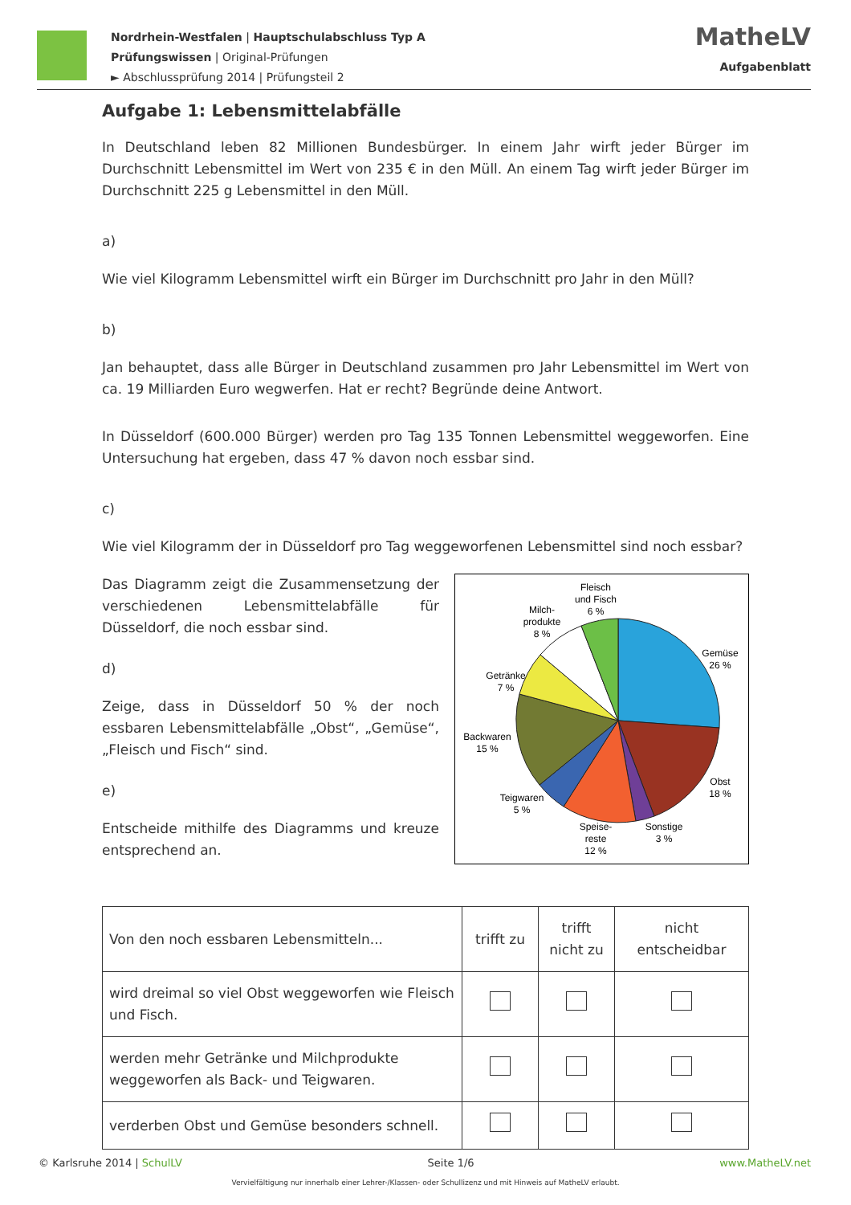Nordrhein-Westfalen | Hauptschulabschluss Typ A
Prüfungswissen | Original-Prüfungen
► Abschlussprüfung 2014 | Prüfungsteil 2
MatheLV
Aufgabenblatt
Aufgabe 1: Lebensmittelabfälle
In Deutschland leben 82 Millionen Bundesbürger. In einem Jahr wirft jeder Bürger im Durchschnitt Lebensmittel im Wert von 235 € in den Müll. An einem Tag wirft jeder Bürger im Durchschnitt 225 g Lebensmittel in den Müll.
a)
Wie viel Kilogramm Lebensmittel wirft ein Bürger im Durchschnitt pro Jahr in den Müll?
b)
Jan behauptet, dass alle Bürger in Deutschland zusammen pro Jahr Lebensmittel im Wert von ca. 19 Milliarden Euro wegwerfen. Hat er recht? Begründe deine Antwort.
In Düsseldorf (600.000 Bürger) werden pro Tag 135 Tonnen Lebensmittel weggeworfen. Eine Untersuchung hat ergeben, dass 47 % davon noch essbar sind.
c)
Wie viel Kilogramm der in Düsseldorf pro Tag weggeworfenen Lebensmittel sind noch essbar?
Das Diagramm zeigt die Zusammensetzung der verschiedenen Lebensmittelabfälle für Düsseldorf, die noch essbar sind.
d)
Zeige, dass in Düsseldorf 50 % der noch essbaren Lebensmittelabfälle „Obst“, „Gemüse“, „Fleisch und Fisch“ sind.
e)
Entscheide mithilfe des Diagramms und kreuze entsprechend an.
Fleisch
und Fisch
6 %
Milch-
produkte
8 %
Gemüse
26 %
Getränke
7 %
Backwaren
15 %
Obst
18 %
Teigwaren
5 %
Speise-
reste
12 %
Sonstige
3 %
| Von den noch essbaren Lebensmitteln... | trifft zu | trifft nicht zu | nicht entscheidbar |
| --- | --- | --- | --- |
| wird dreimal so viel Obst weggeworfen wie Fleisch und Fisch. | | | |
| werden mehr Getränke und Milchprodukte weggeworfen als Back- und Teigwaren. | | | |
| verderben Obst und Gemüse besonders schnell. | | | |
© Karlsruhe 2014 | SchulLV Seite 1/6 www.MatheLV.net
Vervielfältigung nur innerhalb einer Lehrer-/Klassen- oder Schullizenz und mit Hinweis auf MatheLV erlaubt.